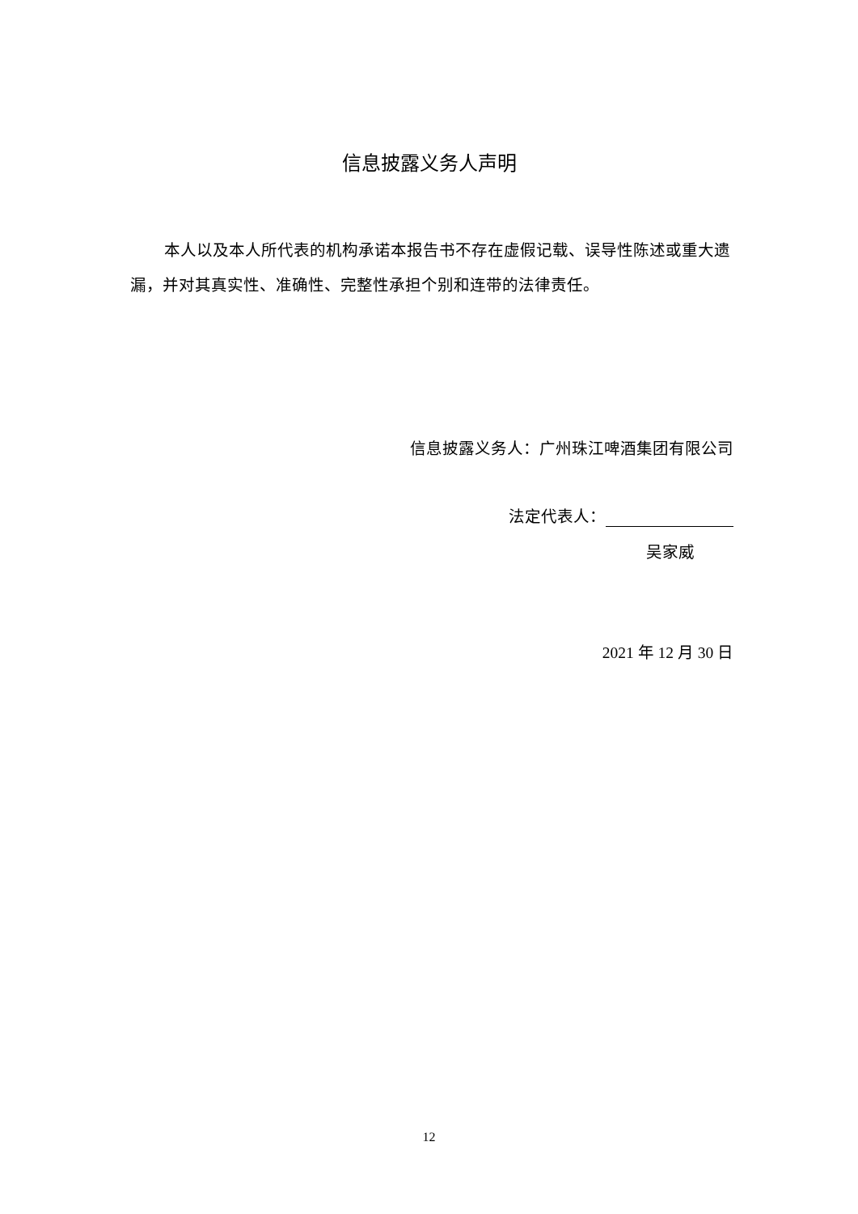信息披露义务人声明
本人以及本人所代表的机构承诺本报告书不存在虚假记载、误导性陈述或重大遗漏，并对其真实性、准确性、完整性承担个别和连带的法律责任。
信息披露义务人：广州珠江啤酒集团有限公司
法定代表人：
吴家威
2021 年 12 月 30 日
12